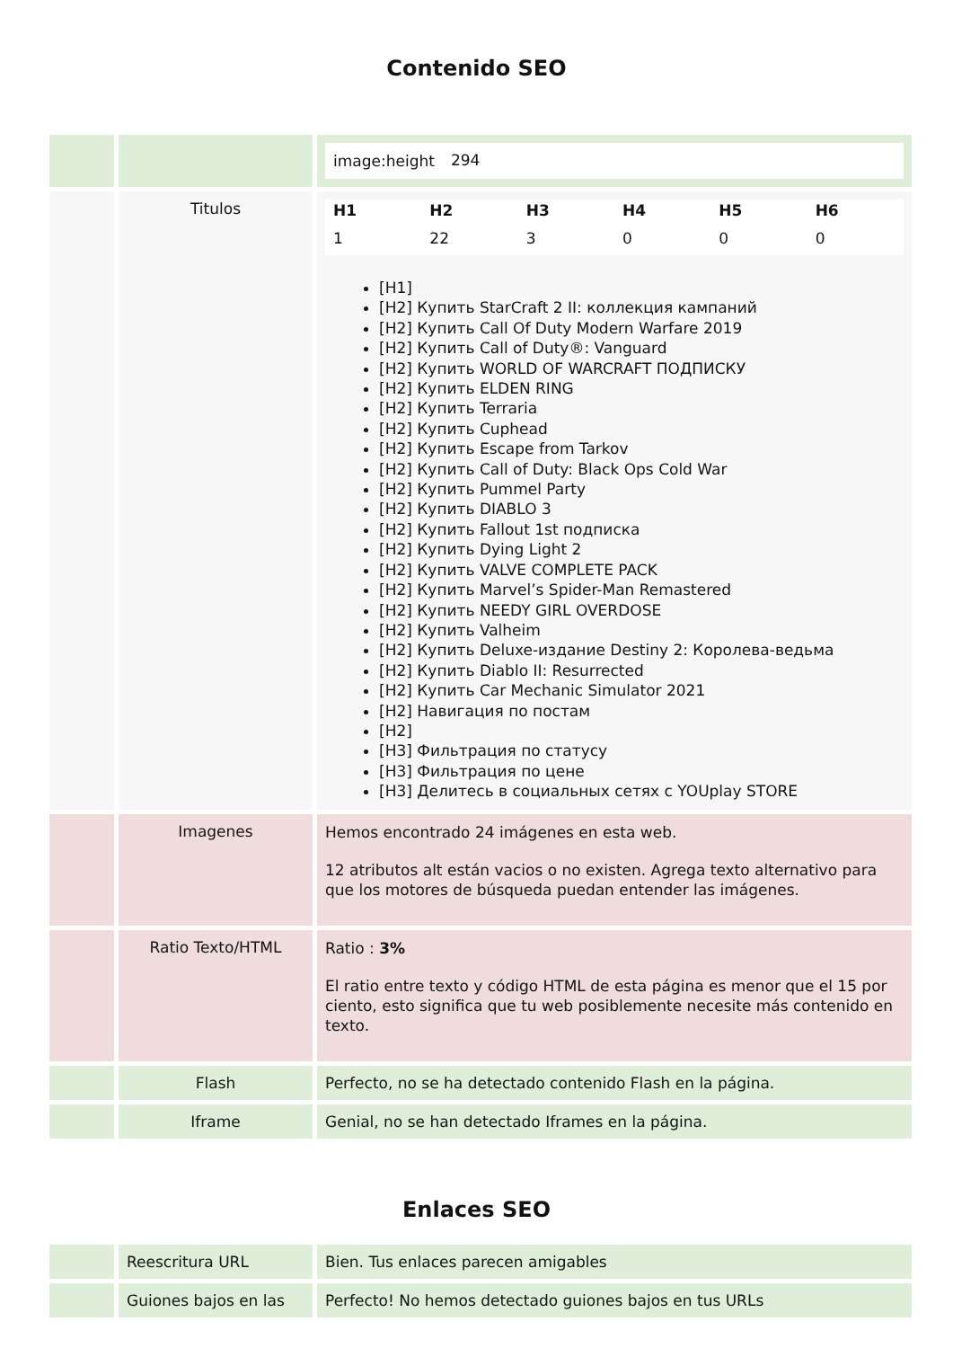Contenido SEO
| | | / image:height / 294 / |
| | Titulos | / H1 / H2 / H3 / H4 / H5 / H6 / / --- / --- / --- / --- / --- / --- / / 1 / 22 / 3 / 0 / 0 / 0 / [H1] [H2] Купить StarCraft 2 II: коллекция кампаний [H2] Купить Call Of Duty Modern Warfare 2019 [H2] Купить Call of Duty®: Vanguard [H2] Купить WORLD OF WARCRAFT ПОДПИСКУ [H2] Купить ELDEN RING [H2] Купить Terraria [H2] Купить Cuphead [H2] Купить Escape from Tarkov [H2] Купить Call of Duty: Black Ops Cold War [H2] Купить Pummel Party [H2] Купить DIABLO 3 [H2] Купить Fallout 1st подписка [H2] Купить Dying Light 2 [H2] Купить VALVE COMPLETE PACK [H2] Купить Marvel’s Spider-Man Remastered [H2] Купить NEEDY GIRL OVERDOSE [H2] Купить Valheim [H2] Купить Deluxe-издание Destiny 2: Королева-ведьма [H2] Купить Diablo II: Resurrected [H2] Купить Car Mechanic Simulator 2021 [H2] Навигация по постам [H2] [H3] Фильтрация по статусу [H3] Фильтрация по цене [H3] Делитесь в социальных сетях с YOUplay STORE |
| | Imagenes | Hemos encontrado 24 imágenes en esta web. 12 atributos alt están vacios o no existen. Agrega texto alternativo para que los motores de búsqueda puedan entender las imágenes. |
| | Ratio Texto/HTML | Ratio : 3% El ratio entre texto y código HTML de esta página es menor que el 15 por ciento, esto significa que tu web posiblemente necesite más contenido en texto. |
| | Flash | Perfecto, no se ha detectado contenido Flash en la página. |
| | Iframe | Genial, no se han detectado Iframes en la página. |
Enlaces SEO
| | Reescritura URL | Bien. Tus enlaces parecen amigables |
| | Guiones bajos en las | Perfecto! No hemos detectado guiones bajos en tus URLs |